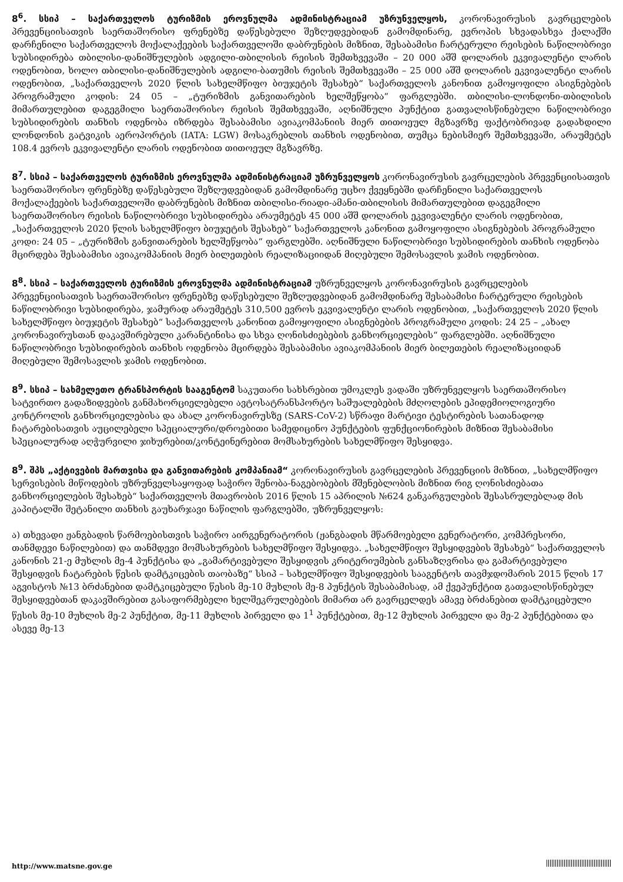8<sup>6</sup>. სსიპ – საქართველოს ტურიზმის ეროვნულმა ადმინისტრაციამ უზრუნველყოს, კორონავირუსის გავრცელების პრევენციისათვის საერთაშორისო ფრენებზე დაწესებული შეზღუდვებიდან გამომდინარე, ევროპის სხვადასხვა ქალაქში დარჩენილი საქართველოს მოქალაქეების საქართველოში დაბრუნების მიზნით, შესაბამისი ჩარტერული რეისების ნაწილობრივი სუბსიდირება თბილისი-დანიშნულების ადგილი-თბილისის რეისის შემთხვევაში – 20 000 აშშ დოლარის ეკვივალენტი ლარის ოდენობით, ხოლო თბილისი-დანიშნულების ადგილი-ბათუმის რეისის შემთხვევაში – 25 000 აშშ დოლარის ეკვივალენტი ლარის ოდენობით, „საქართველოს 2020 წლის სახელმწიფო ბიუჯეტის შესახებ“ საქართველოს კანონით გამოყოფილი ასიგნებების პროგრამული კოდის: 24 05 – „ტურიზმის განვითარების ხელშეწყობა“ ფარგლებში. თბილისი-ლონდონი-თბილისის მიმართულებით დაგეგმილი საერთაშორისო რეისის შემთხვევაში, აღნიშნული პუნქტით გათვალისწინებული ნაწილობრივი სუბსიდირების თანხის ოდენობა იზრდება შესაბამისი ავიაკომპანიის მიერ თითოეულ მგზავრზე ფაქტობრივად გადახდილი ლონდონის გატვიკის აეროპორტის (IATA: LGW) მოსაკრებლის თანხის ოდენობით, თუმცა ნებისმიერ შემთხვევაში, არაუმეტეს 108.4 ევროს ეკვივალენტი ლარის ოდენობით თითოეულ მგზავრზე.
8<sup>7</sup>. სსიპ – საქართველოს ტურიზმის ეროვნულმა ადმინისტრაციამ უზრუნველყოს კორონავირუსის გავრცელების პრევენციისათვის საერთაშორისო ფრენებზე დაწესებული შეზღუდვებიდან გამომდინარე უცხო ქვეყნებში დარჩენილი საქართველოს მოქალაქეების საქართველოში დაბრუნების მიზნით თბილისი-რიადი-ამანი-თბილისის მიმართულებით დაგეგმილი საერთაშორისო რეისის ნაწილობრივი სუბსიდირება არაუმეტეს 45 000 აშშ დოლარის ეკვივალენტი ლარის ოდენობით, „საქართველოს 2020 წლის სახელმწიფო ბიუჯეტის შესახებ“ საქართველოს კანონით გამოყოფილი ასიგნებების პროგრამული კოდი: 24 05 – „ტურიზმის განვითარების ხელშეწყობა“ ფარგლებში. აღნიშნული ნაწილობრივი სუბსიდირების თანხის ოდენობა მცირდება შესაბამისი ავიაკომპანიის მიერ ბილეთების რეალიზაციიდან მიღებული შემოსავლის ჯამის ოდენობით.
8<sup>8</sup>. სსიპ – საქართველოს ტურიზმის ეროვნულმა ადმინისტრაციამ უზრუნველყოს კორონავირუსის გავრცელების პრევენციისათვის საერთაშორისო ფრენებზე დაწესებული შეზღუდვებიდან გამომდინარე შესაბამისი ჩარტერული რეისების ნაწილობრივი სუბსიდირება, ჯამურად არაუმეტეს 310,500 ევროს ეკვივალენტი ლარის ოდენობით, „საქართველოს 2020 წლის სახელმწიფო ბიუჯეტის შესახებ“ საქართველოს კანონით გამოყოფილი ასიგნებების პროგრამული კოდის: 24 25 – „ახალ კორონავირუსთან დაკავშირებული კარანტინისა და სხვა ღონისძიებების განხორციელების“ ფარგლებში. აღნიშნული ნაწილობრივი სუბსიდირების თანხის ოდენობა მცირდება შესაბამისი ავიაკომპანიის მიერ ბილეთების რეალიზაციიდან მიღებული შემოსავლის ჯამის ოდენობით.
8<sup>9</sup>. სსიპ – სახმელეთო ტრანსპორტის სააგენტომ საკუთარი სახსრებით უმოკლეს ვადაში უზრუნველყოს საერთაშორისო სატვირთო გადაზიდვების განმახორციელებელი ავტოსატრანსპორტო საშუალებების მძღოლების ეპიდემიოლოგიური კონტროლის განხორციელებისა და ახალ კორონავირუსზე (SARS-CoV-2) სწრაფი მარტივი ტესტირების სათანადოდ ჩატარებისათვის აუცილებელი სპეციალური/დროებითი სამედიცინო პუნქტების ფუნქციონირების მიზნით შესაბამისი სპეციალურად აღჭურვილი ჯიხურებით/კონტეინერებით მომსახურების სახელმწიფო შესყიდვა.
8<sup>9</sup>. შპს „აქტივების მართვისა და განვითარების კომპანიამ“ კორონავირუსის გავრცელების პრევენციის მიზნით, „სახელმწიფო სერვისების მიწოდების უზრუნველსაყოფად საჭირო შენობა-ნაგებობების მშენებლობის მიზნით რიგ ღონისძიებათა განხორციელების შესახებ“ საქართველოს მთავრობის 2016 წლის 15 აპრილის №624 განკარგულების შესასრულებლად მის კაპიტალში შეტანილი თანხის გაუხარჯავი ნაწილის ფარგლებში, უზრუნველყოს:
ა) თხევადი ჟანგბადის წარმოებისთვის საჭირო აირგენერატორის (ჟანგბადის მწარმოებელი გენერატორი, კომპრესორი, თანმდევი ნაწილებით) და თანმდევი მომსახურების სახელმწიფო შესყიდვა. „სახელმწიფო შესყიდვების შესახებ“ საქართველოს კანონის 21-ე მუხლის მე-4 პუნქტისა და „გამარტივებული შესყიდვის კრიტერიუმების განსაზღვრისა და გამარტივებული შესყიდვის ჩატარების წესის დამტკიცების თაობაზე“ სსიპ – სახელმწიფო შესყიდვების სააგენტოს თავმჯდომარის 2015 წლის 17 აგვისტოს №13 ბრძანებით დამტკიცებული წესის მე-10 მუხლის მე-8 პუნქტის შესაბამისად, ამ ქვეპუნქტით გათვალისწინებულ შესყიდვებთან დაკავშირებით გასაფორმებელი ხელშეკრულებების მიმართ არ გავრცელდეს ამავე ბრძანებით დამტკიცებული წესის მე-10 მუხლის მე-2 პუნქტით, მე-11 მუხლის პირველი და 1<sup>1</sup> პუნქტებით, მე-12 მუხლის პირველი და მე-2 პუნქტებითა და ასევე მე-13
http://www.matsne.gov.ge